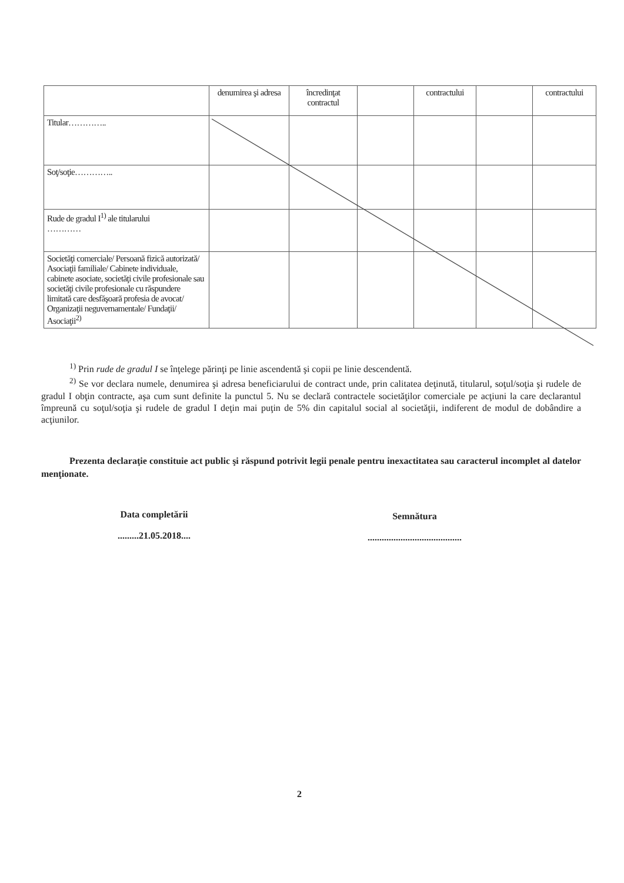| | denumirea şi adresa | încredinţat contractul | | contractului | | contractului |
| Titular………….. | | | | | | |
| Soţ/soţie………….. | | | | | | |
| Rude de gradul I<sup>1)</sup> ale titularului ………… | | | | | | |
| Societăţi comerciale/ Persoană fizică autorizată/ Asociaţii familiale/ Cabinete individuale, cabinete asociate, societăţi civile profesionale sau societăţi civile profesionale cu răspundere limitată care desfăşoară profesia de avocat/ Organizaţii neguvernamentale/ Fundaţii/ Asociaţii<sup>2)</sup> | | | | | | |
<sup>1)</sup> Prin rude de gradul I se înţelege părinţi pe linie ascendentă şi copii pe linie descendentă.
<sup>2)</sup> Se vor declara numele, denumirea şi adresa beneficiarului de contract unde, prin calitatea deţinută, titularul, soţul/soţia şi rudele de gradul I obţin contracte, aşa cum sunt definite la punctul 5. Nu se declară contractele societăţilor comerciale pe acţiuni la care declarantul împreună cu soţul/soţia şi rudele de gradul I deţin mai puţin de 5% din capitalul social al societăţii, indiferent de modul de dobândire a acţiunilor.
Prezenta declaraţie constituie act public şi răspund potrivit legii penale pentru inexactitatea sau caracterul incomplet al datelor menţionate.
Data completării
.........21.05.2018....
Semnătura
........................................
2